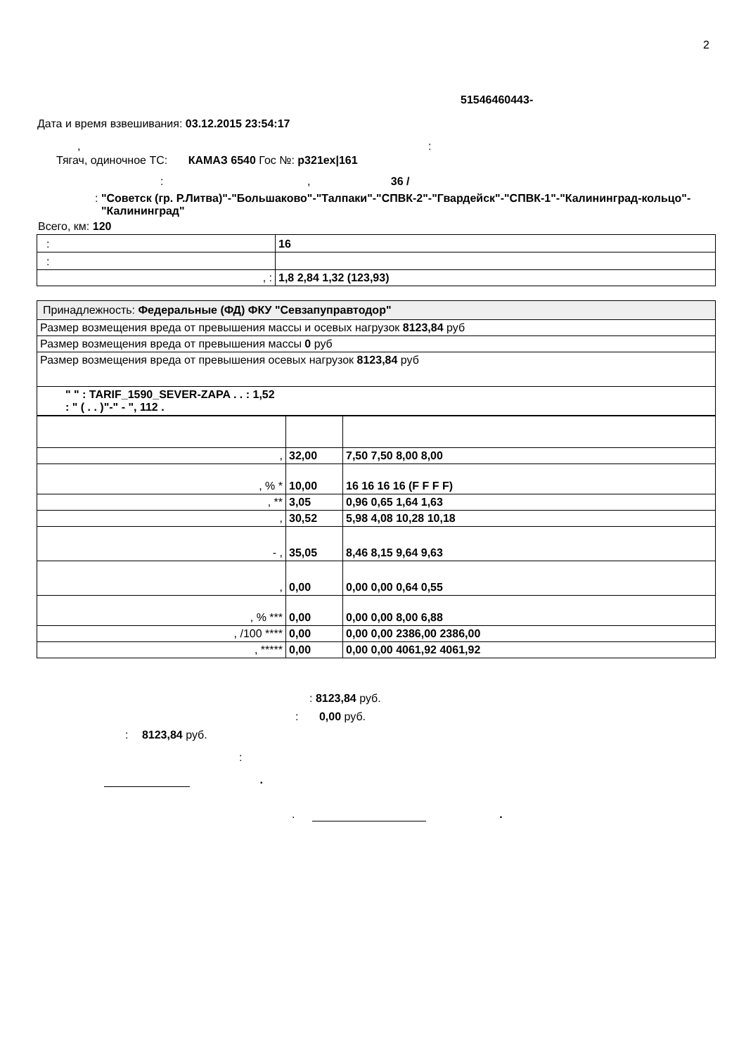2
51546460443-
Дата и время взвешивания: 03.12.2015 23:54:17
, :
Тягач, одиночное ТС: КАМАЗ 6540 Гос №: р321ех|161
: , 36 /
: "Советск (гр. Р.Литва)"-"Большаково"-"Талпаки"-"СПВК-2"-"Гвардейск"-"СПВК-1"-"Калининград-кольцо"-"Калининград"
Всего, км: 120
| : | 16 |
| : | |
| , : | 1,8 2,84 1,32 (123,93) |
| Принадлежность: Федеральные (ФД) ФКУ "Севзапуправтодор" |
| Размер возмещения вреда от превышения массы и осевых нагрузок 8123,84 руб |
| Размер возмещения вреда от превышения массы 0 руб |
| Размер возмещения вреда от превышения осевых нагрузок 8123,84 руб |
| " " : TARIF_1590_SEVER-ZAPA . . : 1,52 : " ( . . )"-" - ", 112 . |
| , | 32,00 | 7,50 7,50 8,00 8,00 |
| , % * | 10,00 | 16 16 16 16 (F F F F) |
| , ** | 3,05 | 0,96 0,65 1,64 1,63 |
| , | 30,52 | 5,98 4,08 10,28 10,18 |
| - , | 35,05 | 8,46 8,15 9,64 9,63 |
| , | 0,00 | 0,00 0,00 0,64 0,55 |
| , % *** | 0,00 | 0,00 0,00 8,00 6,88 |
| , /100 **** | 0,00 | 0,00 0,00 2386,00 2386,00 |
| , ***** | 0,00 | 0,00 0,00 4061,92 4061,92 |
: 8123,84 руб.
: 0,00 руб.
: 8123,84 руб.
:
.
. .